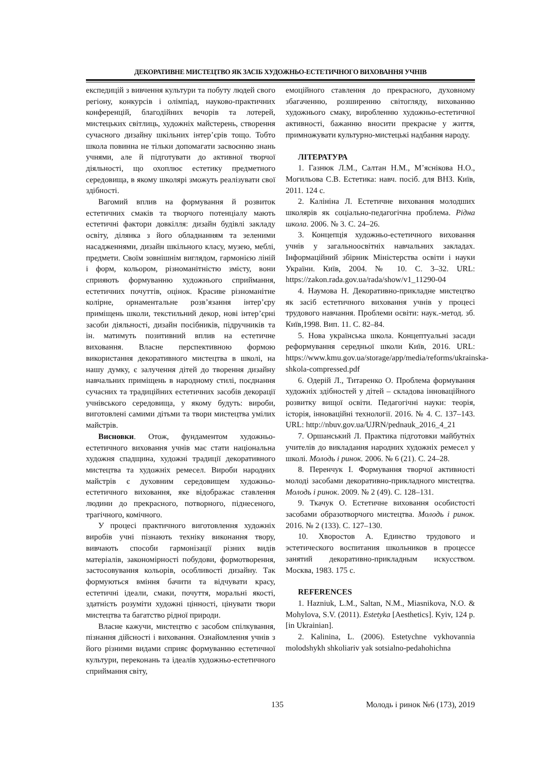ДЕКОРАТИВНЕ МИСТЕЦТВО ЯК ЗАСІБ ХУДОЖНЬО-ЕСТЕТИЧНОГО ВИХОВАННЯ УЧНІВ
експедицій з вивчення культури та побуту людей свого регіону, конкурсів і олімпіад, науково-практичних конференцій, благодійних вечорів та лотерей, мистецьких світлиць, художніх майстерень, створення сучасного дизайну шкільних інтер’єрів тощо. Тобто школа повинна не тільки допомагати засвоєнню знань учнями, але й підготувати до активної творчої діяльності, що охоплює естетику предметного середовища, в якому школярі зможуть реалізувати свої здібності.
Вагомий вплив на формування й розвиток естетичних смаків та творчого потенціалу мають естетичні фактори довкілля: дизайн будівлі закладу освіту, ділянка з його обладнанням та зеленими насадженнями, дизайн шкільного класу, музею, меблі, предмети. Своїм зовнішнім виглядом, гармонією ліній і форм, кольором, різноманітністю змісту, вони сприяють формуванню художнього сприймання, естетичних почуттів, оцінок. Красиве різноманітне колірне, орнаментальне розв’язання інтер’єру приміщень школи, текстильний декор, нові інтер’єрні засоби діяльності, дизайн посібників, підручників та ін. матимуть позитивний вплив на естетичне виховання. Власне перспективною формою використання декоративного мистецтва в школі, на нашу думку, є залучення дітей до творення дизайну навчальних приміщень в народному стилі, поєднання сучасних та традиційних естетичних засобів декорації учнівського середовища, у якому будуть: вироби, виготовлені самими дітьми та твори мистецтва умілих майстрів.
Висновки. Отож, фундаментом художньо-естетичного виховання учнів має стати національна художня спадщина, художні традиції декоративного мистецтва та художніх ремесел. Вироби народних майстрів є духовним середовищем художньо-естетичного виховання, яке відображає ставлення людини до прекрасного, потворного, піднесеного, трагічного, комічного.
У процесі практичного виготовлення художніх виробів учні пізнають техніку виконання твору, вивчають способи гармонізації різних видів матеріалів, закономірності побудови, формотворення, застосовування кольорів, особливості дизайну. Так формуються вміння бачити та відчувати красу, естетичні ідеали, смаки, почуття, моральні якості, здатність розуміти художні цінності, цінувати твори мистецтва та багатство рідної природи.
Власне кажучи, мистецтво є засобом спілкування, пізнання дійсності і виховання. Ознайомлення учнів з його різними видами сприяє формуванню естетичної культури, переконань та ідеалів художньо-естетичного сприймання світу,
емоційного ставлення до прекрасного, духовному збагаченню, розширенню світогляду, вихованню художнього смаку, виробленню художньо-естетичної активності, бажанню вносити прекрасне у життя, примножувати культурно-мистецькі надбання народу.
ЛІТЕРАТУРА
1. Газнюк Л.М., Салтан Н.М., М’яснікова Н.О., Могильова С.В. Естетика: навч. посіб. для ВНЗ. Київ, 2011. 124 с.
2. Калініна Л. Естетичне виховання молодших школярів як соціально-педагогічна проблема. Рідна школа. 2006. № 3. С. 24–26.
3. Концепція художньо-естетичного виховання учнів у загальноосвітніх навчальних закладах. Інформаційний збірник Міністерства освіти і науки України. Київ, 2004. № 10. С. 3–32. URL: https://zakon.rada.gov.ua/rada/show/v1_11290-04
4. Наумова Н. Декоративно-прикладне мистецтво як засіб естетичного виховання учнів у процесі трудового навчання. Проблеми освіти: наук.-метод. зб. Київ,1998. Вип. 11. С. 82–84.
5. Нова українська школа. Концептуальні засади реформування середньої школи Київ, 2016. URL: https://www.kmu.gov.ua/storage/app/media/reforms/ukrainska-shkola-compressed.pdf
6. Одерій Л., Титаренко О. Проблема формування художніх здібностей у дітей – складова інноваційного розвитку вищої освіти. Педагогічні науки: теорія, історія, інноваційні технології. 2016. № 4. С. 137–143. URL: http://nbuv.gov.ua/UJRN/pednauk_2016_4_21
7. Оршанський Л. Практика підготовки майбутніх учителів до викладання народних художніх ремесел у школі. Молодь і ринок. 2006. № 6 (21). С. 24–28.
8. Перенчук І. Формування творчої активності молоді засобами декоративно-прикладного мистецтва. Молодь і ринок. 2009. № 2 (49). С. 128–131.
9. Ткачук О. Естетичне виховання особистості засобами образотворчого мистецтва. Молодь і ринок. 2016. № 2 (133). С. 127–130.
10. Хворостов А. Единство трудового и эстетического воспитания школьников в процессе занятий декоративно-прикладным искусством. Москва, 1983. 175 с.
REFERENCES
1. Hazniuk, L.M., Saltan, N.M., Miasnikova, N.O. & Mohylova, S.V. (2011). Estetyka [Aesthetics]. Kyiv, 124 p. [in Ukrainian].
2. Kalinina, L. (2006). Estetychne vykhovannia molodshykh shkoliariv yak sotsialno-pedahohichna
135 Молодь і ринок №6 (173), 2019